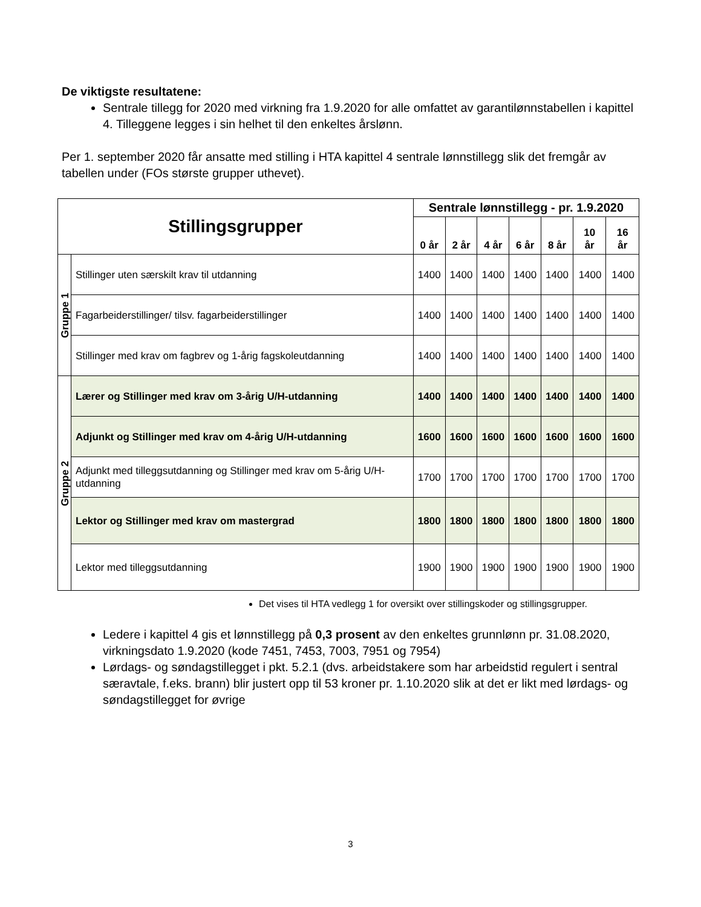De viktigste resultatene:
Sentrale tillegg for 2020 med virkning fra 1.9.2020 for alle omfattet av garantilønnstabellen i kapittel 4. Tilleggene legges i sin helhet til den enkeltes årslønn.
Per 1. september 2020 får ansatte med stilling i HTA kapittel 4 sentrale lønnstillegg slik det fremgår av tabellen under (FOs største grupper uthevet).
| Stillingsgrupper | | Sentrale lønnstillegg - pr. 1.9.2020 | | | | | | |
| --- | --- | --- | --- | --- | --- | --- | --- | --- |
| | | 0 år | 2 år | 4 år | 6 år | 8 år | 10 år | 16 år |
| Gruppe 1 | Stillinger uten særskilt krav til utdanning | 1400 | 1400 | 1400 | 1400 | 1400 | 1400 | 1400 |
| | Fagarbeiderstillinger/ tilsv. fagarbeiderstillinger | 1400 | 1400 | 1400 | 1400 | 1400 | 1400 | 1400 |
| | Stillinger med krav om fagbrev og 1-årig fagskoleutdanning | 1400 | 1400 | 1400 | 1400 | 1400 | 1400 | 1400 |
| Gruppe 2 | Lærer og Stillinger med krav om 3-årig U/H-utdanning | 1400 | 1400 | 1400 | 1400 | 1400 | 1400 | 1400 |
| | Adjunkt og Stillinger med krav om 4-årig U/H-utdanning | 1600 | 1600 | 1600 | 1600 | 1600 | 1600 | 1600 |
| | Adjunkt med tilleggsutdanning og Stillinger med krav om 5-årig U/H-utdanning | 1700 | 1700 | 1700 | 1700 | 1700 | 1700 | 1700 |
| | Lektor og Stillinger med krav om mastergrad | 1800 | 1800 | 1800 | 1800 | 1800 | 1800 | 1800 |
| | Lektor med tilleggsutdanning | 1900 | 1900 | 1900 | 1900 | 1900 | 1900 | 1900 |
Det vises til HTA vedlegg 1 for oversikt over stillingskoder og stillingsgrupper.
Ledere i kapittel 4 gis et lønnstillegg på 0,3 prosent av den enkeltes grunnlønn pr. 31.08.2020, virkningsdato 1.9.2020 (kode 7451, 7453, 7003, 7951 og 7954)
Lørdags- og søndagstillegget i pkt. 5.2.1 (dvs. arbeidstakere som har arbeidstid regulert i sentral særavtale, f.eks. brann) blir justert opp til 53 kroner pr. 1.10.2020 slik at det er likt med lørdags- og søndagstillegget for øvrige
3